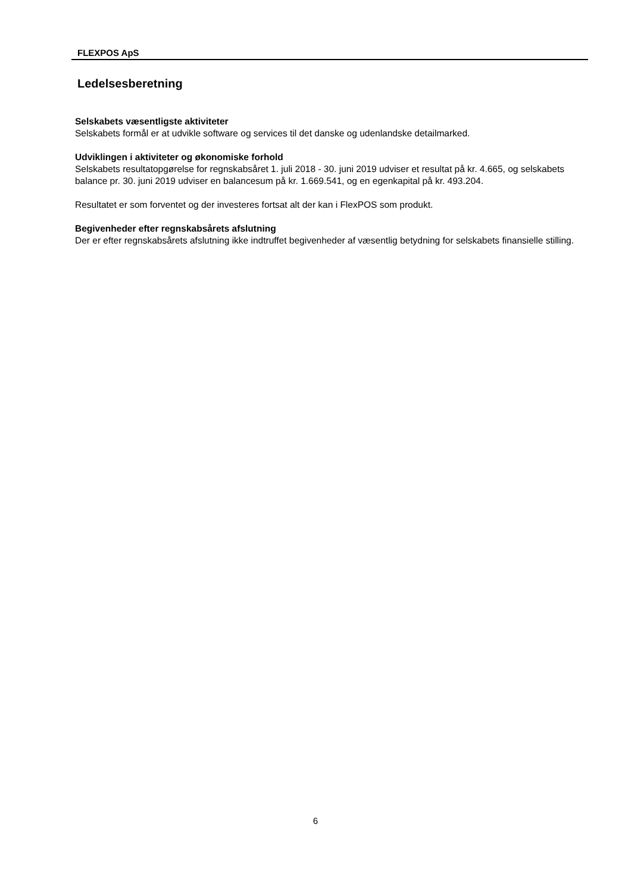FLEXPOS ApS
Ledelsesberetning
Selskabets væsentligste aktiviteter
Selskabets formål er at udvikle software og services til det danske og udenlandske detailmarked.
Udviklingen i aktiviteter og økonomiske forhold
Selskabets resultatopgørelse for regnskabsåret 1. juli 2018 - 30. juni 2019 udviser et resultat på kr. 4.665, og selskabets balance pr. 30. juni 2019 udviser en balancesum på kr. 1.669.541, og en egenkapital på kr. 493.204.
Resultatet er som forventet og der investeres fortsat alt der kan i FlexPOS som produkt.
Begivenheder efter regnskabsårets afslutning
Der er efter regnskabsårets afslutning ikke indtruffet begivenheder af væsentlig betydning for selskabets finansielle stilling.
6